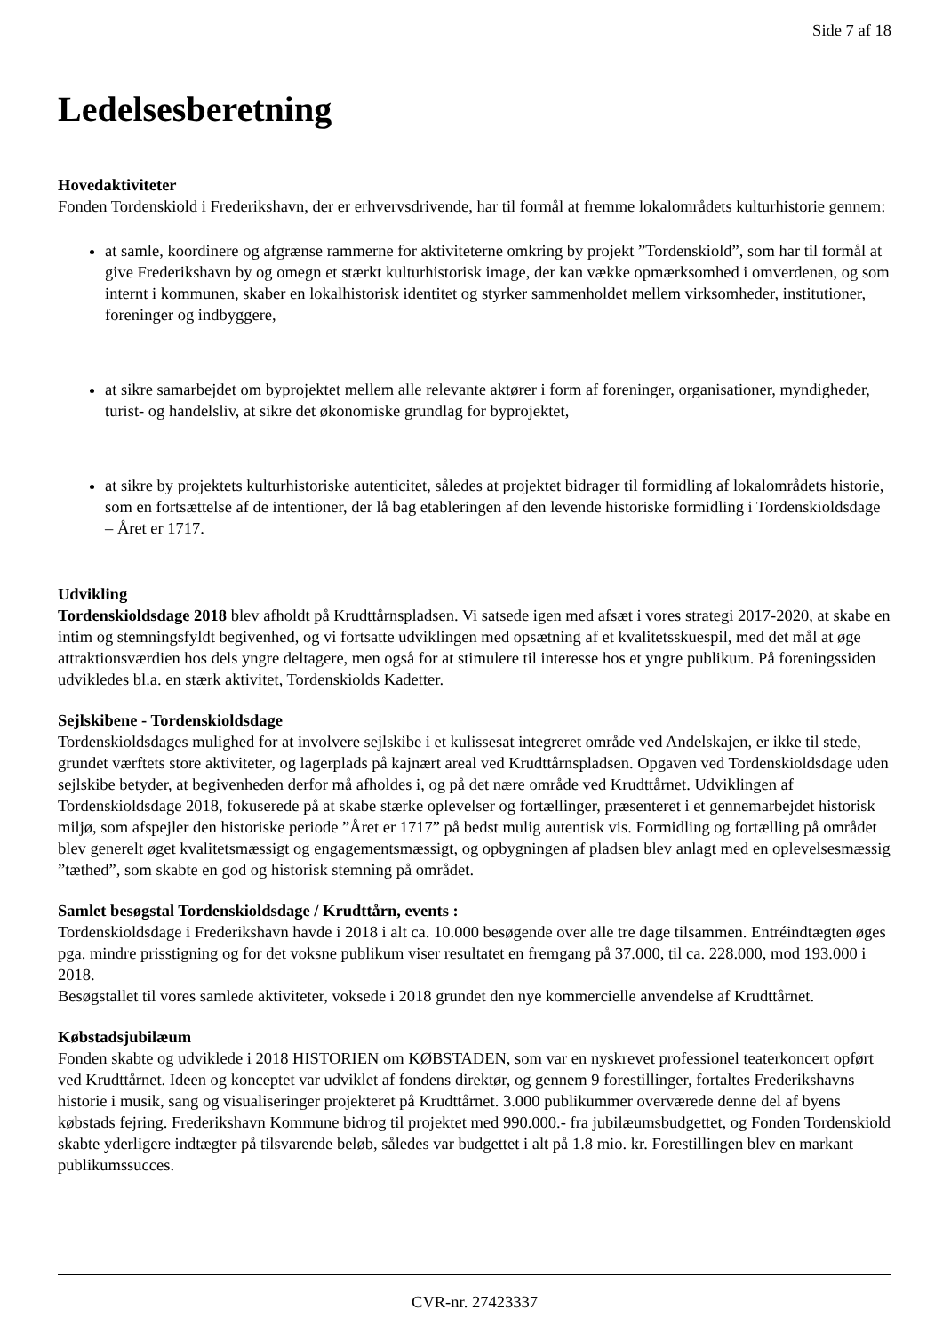Side 7 af 18
Ledelsesberetning
Hovedaktiviteter
Fonden Tordenskiold i Frederikshavn, der er erhvervsdrivende, har til formål at fremme lokalområdets kulturhistorie gennem:
at samle, koordinere og afgrænse rammerne for aktiviteterne omkring by projekt ”Tordenskiold”, som har til formål at give Frederikshavn by og omegn et stærkt kulturhistorisk image, der kan vække opmærksomhed i omverdenen, og som internt i kommunen, skaber en lokalhistorisk identitet og styrker sammenholdet mellem virksomheder, institutioner, foreninger og indbyggere,
at sikre samarbejdet om byprojektet mellem alle relevante aktører i form af foreninger, organisationer, myndigheder, turist- og handelsliv, at sikre det økonomiske grundlag for byprojektet,
at sikre by projektets kulturhistoriske autenticitet, således at projektet bidrager til formidling af lokalområdets historie, som en fortsættelse af de intentioner, der lå bag etableringen af den levende historiske formidling i Tordenskioldsdage – Året er 1717.
Udvikling
Tordenskioldsdage 2018 blev afholdt på Krudttårnspladsen. Vi satsede igen med afsæt i vores strategi 2017-2020, at skabe en intim og stemningsfyldt begivenhed, og vi fortsatte udviklingen med opsætning af et kvalitetsskuespil, med det mål at øge attraktionsværdien hos dels yngre deltagere, men også for at stimulere til interesse hos et yngre publikum. På foreningssiden udvikledes bl.a. en stærk aktivitet, Tordenskiolds Kadetter.
Sejlskibene - Tordenskioldsdage
Tordenskioldsdages mulighed for at involvere sejlskibe i et kulissesat integreret område ved Andelskajen, er ikke til stede, grundet værftets store aktiviteter, og lagerplads på kajnært areal ved Krudttårnspladsen. Opgaven ved Tordenskioldsdage uden sejlskibe betyder, at begivenheden derfor må afholdes i, og på det nære område ved Krudttårnet. Udviklingen af Tordenskioldsdage 2018, fokuserede på at skabe stærke oplevelser og fortællinger, præsenteret i et gennemarbejdet historisk miljø, som afspejler den historiske periode ”Året er 1717” på bedst mulig autentisk vis. Formidling og fortælling på området blev generelt øget kvalitetsmæssigt og engagementsmæssigt, og opbygningen af pladsen blev anlagt med en oplevelsesmæssig ”tæthed”, som skabte en god og historisk stemning på området.
Samlet besøgstal Tordenskioldsdage / Krudttårn, events :
Tordenskioldsdage i Frederikshavn havde i 2018 i alt ca. 10.000 besøgende over alle tre dage tilsammen. Entréindtægten øges pga. mindre prisstigning og for det voksne publikum viser resultatet en fremgang på 37.000, til ca. 228.000, mod 193.000 i 2018.
Besøgstallet til vores samlede aktiviteter, voksede i 2018 grundet den nye kommercielle anvendelse af Krudttårnet.
Købstadsjubilæum
Fonden skabte og udviklede i 2018 HISTORIEN om KØBSTADEN, som var en nyskrevet professionel teaterkoncert opført ved Krudttårnet. Ideen og konceptet var udviklet af fondens direktør, og gennem 9 forestillinger, fortaltes Frederikshavns historie i musik, sang og visualiseringer projekteret på Krudttårnet. 3.000 publikummer overværede denne del af byens købstads fejring. Frederikshavn Kommune bidrog til projektet med 990.000.- fra jubilæumsbudgettet, og Fonden Tordenskiold skabte yderligere indtægter på tilsvarende beløb, således var budgettet i alt på 1.8 mio. kr. Forestillingen blev en markant publikumssucces.
CVR-nr. 27423337